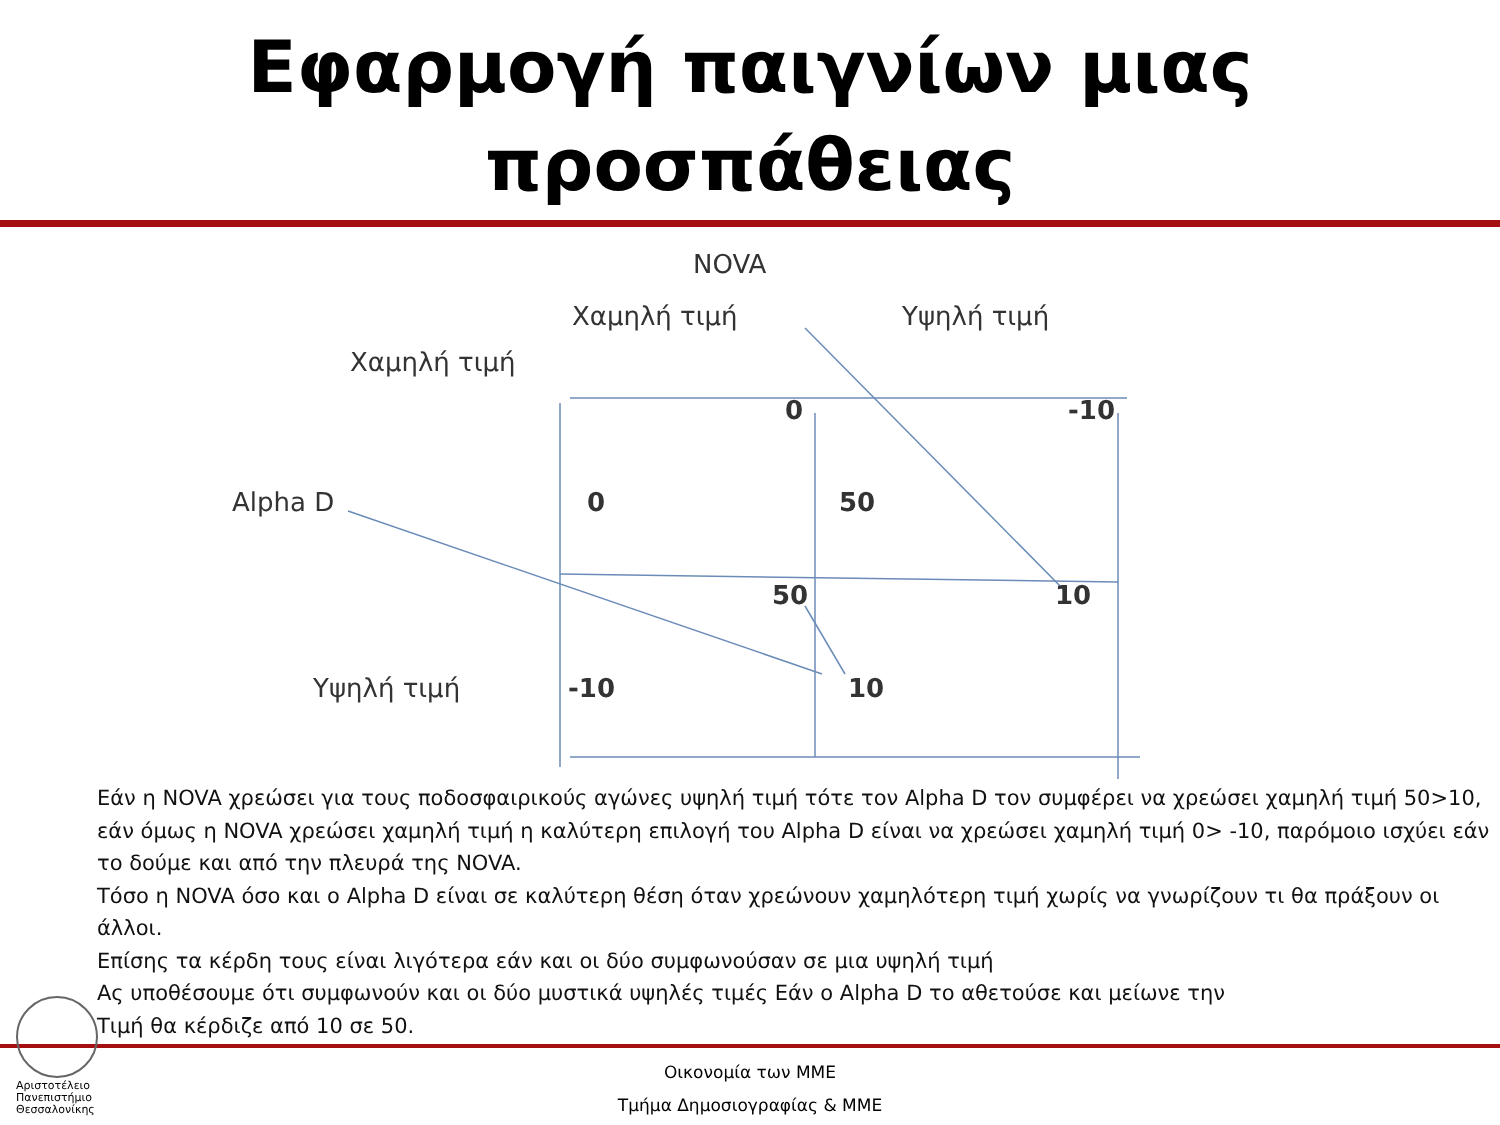Εφαρμογή παιγνίων μιας
προσπάθειας
NOVA
Χαμηλή τιμή Υψηλή τιμή
Χαμηλή τιμή
0 -10
Alpha D 0 50
50 10
Υψηλή τιμή -10 10
Εάν η NOVA χρεώσει για τους ποδοσφαιρικούς αγώνες υψηλή τιμή τότε τον Alpha D τον συμφέρει να χρεώσει χαμηλή τιμή 50>10, εάν όμως η NOVA χρεώσει χαμηλή τιμή η καλύτερη επιλογή του Alpha D είναι να χρεώσει χαμηλή τιμή 0> -10, παρόμοιο ισχύει εάν το δούμε και από την πλευρά της NOVA.
Τόσο η NOVA όσο και ο Alpha D είναι σε καλύτερη θέση όταν χρεώνουν χαμηλότερη τιμή χωρίς να γνωρίζουν τι θα πράξουν οι άλλοι.
Επίσης τα κέρδη τους είναι λιγότερα εάν και οι δύο συμφωνούσαν σε μια υψηλή τιμή
Ας υποθέσουμε ότι συμφωνούν και οι δύο μυστικά υψηλές τιμές Εάν ο Alpha D το αθετούσε και μείωνε την
Τιμή θα κέρδιζε από 10 σε 50.
Αριστοτέλειο
Πανεπιστήμιο
Θεσσαλονίκης
Οικονομία των ΜΜΕ
Τμήμα Δημοσιογραφίας & ΜΜΕ